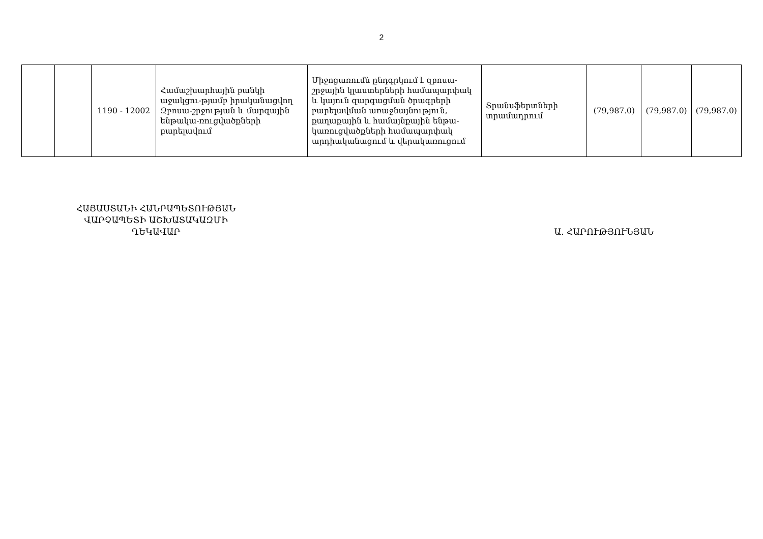2
| | | 1190 - 12002 | Համաշխարհային բանկի աջակցու-թյամբ իրականացվող Զբոսա-շրջության և մարզային ենթակա-ռուցվածքների բարելավում | Միջոցառումն ընդգրկում է զբոսա-շրջային կլաստերների համապարփակ և կայուն զարգացման ծրագրերի բարելավման առաջնայնություն, քաղաքային և համայնքային ենթա-կառուցվածքների համապարփակ արդիականացում և վերակառուցում | Տրանսֆերտների տրամադրում | (79,987.0) | (79,987.0) | (79,987.0) |
ՀԱՅԱՍՏԱՆԻ ՀԱՆՐԱՊԵՏՈՒԹՅԱՆ
ՎԱՐՉԱՊԵՏԻ ԱՇԽԱՏԱԿԱԶՄԻ
ՂԵԿԱՎԱՐ
Ա. ՀԱՐՈՒԹՅՈՒՆՅԱՆ